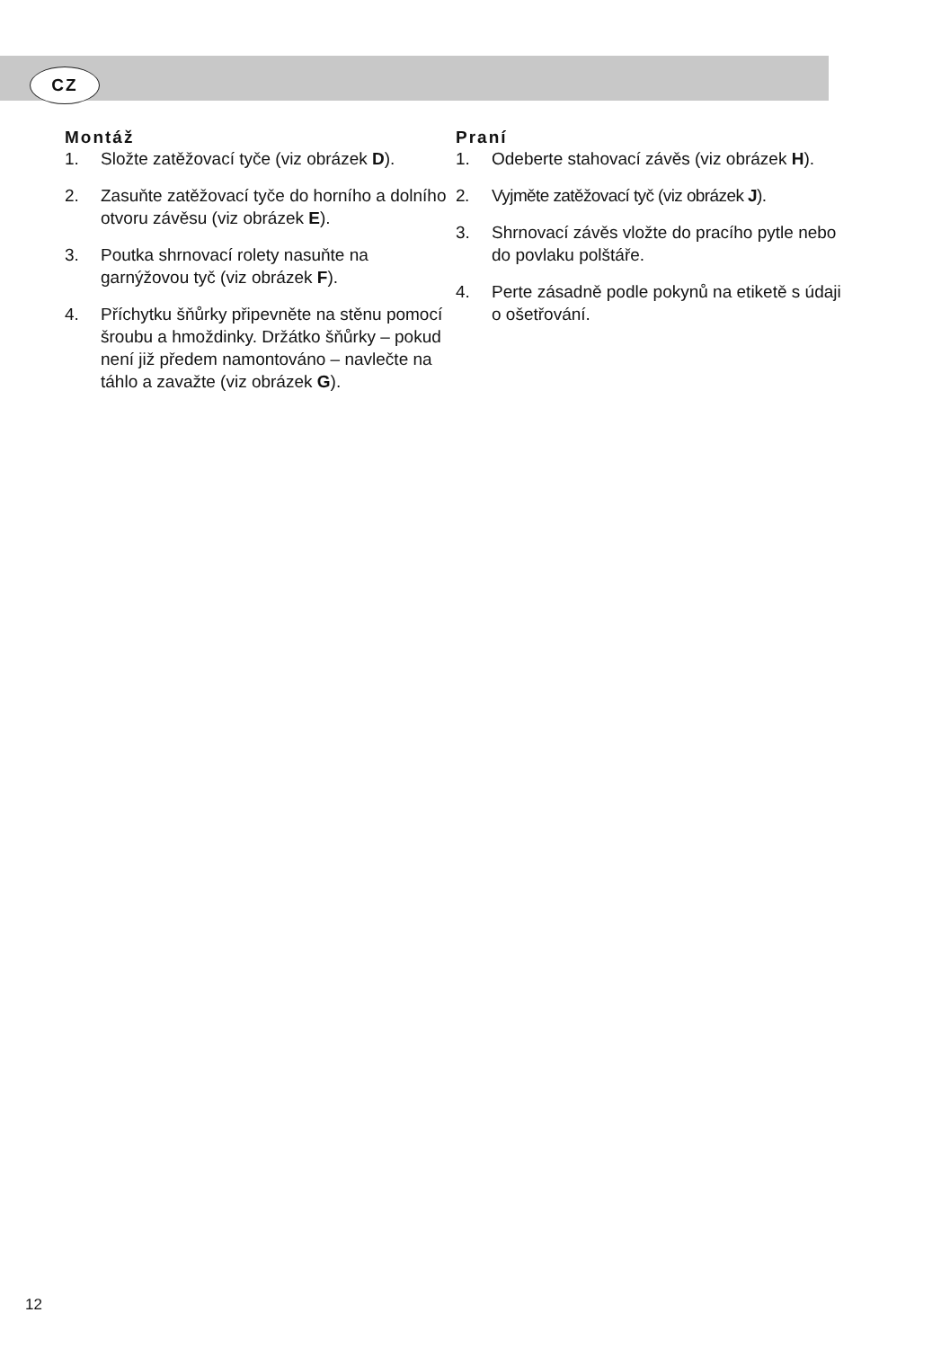CZ
Montáž
1. Složte zatěžovací tyče (viz obrázek D).
2. Zasuňte zatěžovací tyče do horního a dolního otvoru závěsu (viz obrázek E).
3. Poutka shrnovací rolety nasuňte na garnýžovou tyč (viz obrázek F).
4. Příchytku šňůrky připevněte na stěnu pomocí šroubu a hmoždinky. Držátko šňůrky – pokud není již předem namontováno – navlečte na táhlo a zavažte (viz obrázek G).
Praní
1. Odeberte stahovací závěs (viz obrázek H).
2. Vyjměte zatěžovací tyč (viz obrázek J).
3. Shrnovací závěs vložte do pracího pytle nebo do povlaku polštáře.
4. Perte zásadně podle pokynů na etiketě s údaji o ošetřování.
12